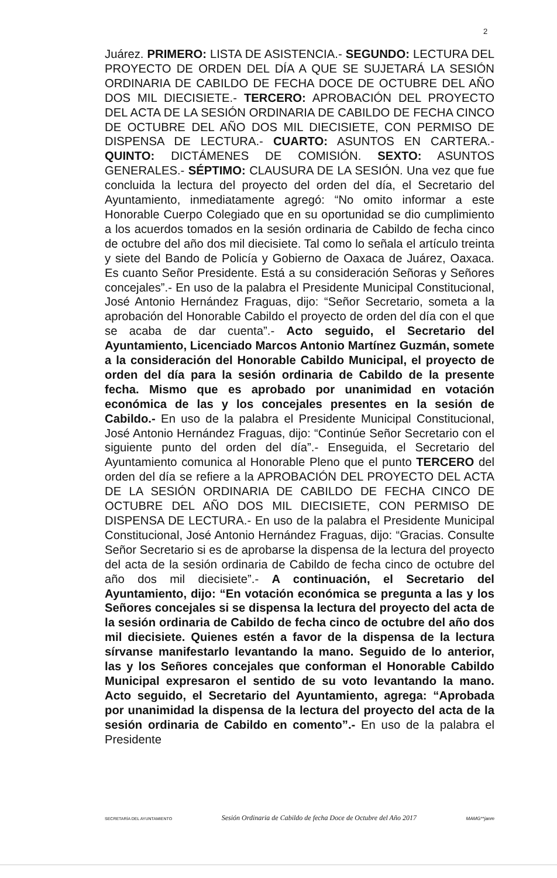2
Juárez. PRIMERO: LISTA DE ASISTENCIA.- SEGUNDO: LECTURA DEL PROYECTO DE ORDEN DEL DÍA A QUE SE SUJETARÁ LA SESIÓN ORDINARIA DE CABILDO DE FECHA DOCE DE OCTUBRE DEL AÑO DOS MIL DIECISIETE.- TERCERO: APROBACIÓN DEL PROYECTO DEL ACTA DE LA SESIÓN ORDINARIA DE CABILDO DE FECHA CINCO DE OCTUBRE DEL AÑO DOS MIL DIECISIETE, CON PERMISO DE DISPENSA DE LECTURA.- CUARTO: ASUNTOS EN CARTERA.- QUINTO: DICTÁMENES DE COMISIÓN. SEXTO: ASUNTOS GENERALES.- SÉPTIMO: CLAUSURA DE LA SESIÓN. Una vez que fue concluida la lectura del proyecto del orden del día, el Secretario del Ayuntamiento, inmediatamente agregó: “No omito informar a este Honorable Cuerpo Colegiado que en su oportunidad se dio cumplimiento a los acuerdos tomados en la sesión ordinaria de Cabildo de fecha cinco de octubre del año dos mil diecisiete. Tal como lo señala el artículo treinta y siete del Bando de Policía y Gobierno de Oaxaca de Juárez, Oaxaca. Es cuanto Señor Presidente. Está a su consideración Señoras y Señores concejales”.- En uso de la palabra el Presidente Municipal Constitucional, José Antonio Hernández Fraguas, dijo: “Señor Secretario, someta a la aprobación del Honorable Cabildo el proyecto de orden del día con el que se acaba de dar cuenta”.- Acto seguido, el Secretario del Ayuntamiento, Licenciado Marcos Antonio Martínez Guzmán, somete a la consideración del Honorable Cabildo Municipal, el proyecto de orden del día para la sesión ordinaria de Cabildo de la presente fecha. Mismo que es aprobado por unanimidad en votación económica de las y los concejales presentes en la sesión de Cabildo.- En uso de la palabra el Presidente Municipal Constitucional, José Antonio Hernández Fraguas, dijo: “Continúe Señor Secretario con el siguiente punto del orden del día”.- Enseguida, el Secretario del Ayuntamiento comunica al Honorable Pleno que el punto TERCERO del orden del día se refiere a la APROBACIÓN DEL PROYECTO DEL ACTA DE LA SESIÓN ORDINARIA DE CABILDO DE FECHA CINCO DE OCTUBRE DEL AÑO DOS MIL DIECISIETE, CON PERMISO DE DISPENSA DE LECTURA.- En uso de la palabra el Presidente Municipal Constitucional, José Antonio Hernández Fraguas, dijo: “Gracias. Consulte Señor Secretario si es de aprobarse la dispensa de la lectura del proyecto del acta de la sesión ordinaria de Cabildo de fecha cinco de octubre del año dos mil diecisiete”.- A continuación, el Secretario del Ayuntamiento, dijo: “En votación económica se pregunta a las y los Señores concejales si se dispensa la lectura del proyecto del acta de la sesión ordinaria de Cabildo de fecha cinco de octubre del año dos mil diecisiete. Quienes estén a favor de la dispensa de la lectura sírvanse manifestarlo levantando la mano. Seguido de lo anterior, las y los Señores concejales que conforman el Honorable Cabildo Municipal expresaron el sentido de su voto levantando la mano. Acto seguido, el Secretario del Ayuntamiento, agrega: “Aprobada por unanimidad la dispensa de la lectura del proyecto del acta de la sesión ordinaria de Cabildo en comento”.- En uso de la palabra el Presidente
SECRETARÍA DEL AYUNTAMIENTO Sesión Ordinaria de Cabildo de fecha Doce de Octubre del Año 2017 MAMG**janm